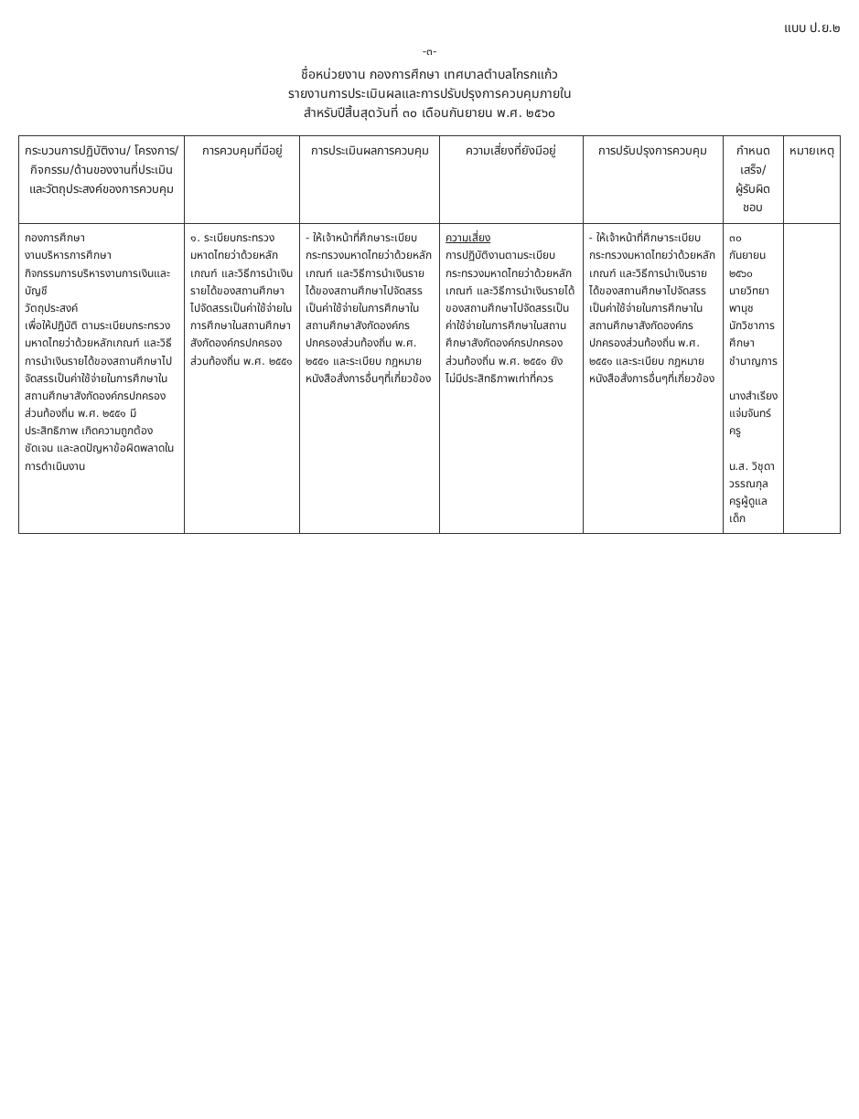แบบ ป.ย.๒
-๓-
ชื่อหน่วยงาน กองการศึกษา เทศบาลตำบลโกรกแก้ว
รายงานการประเมินผลและการปรับปรุงการควบคุมภายใน
สำหรับปีสิ้นสุดวันที่ ๓๐ เดือนกันยายน พ.ศ. ๒๕๖๐
| กระบวนการปฏิบัติงาน/ โครงการ/กิจกรรม/ด้านของงานที่ประเมินและวัตถุประสงค์ของการควบคุม | การควบคุมที่มีอยู่ | การประเมินผลการควบคุม | ความเสี่ยงที่ยังมีอยู่ | การปรับปรุงการควบคุม | กำหนดเสร็จ/ ผู้รับผิดชอบ | หมายเหตุ |
| --- | --- | --- | --- | --- | --- | --- |
| กองการศึกษา งานบริหารการศึกษา กิจกรรมการบริหารงานการเงินและบัญชี วัตถุประสงค์ เพื่อให้ปฏิบัติ ตามระเบียบกระทรวงมหาดไทยว่าด้วยหลักเกณฑ์ และวิธีการนำเงินรายได้ของสถานศึกษาไปจัดสรรเป็นค่าใช้จ่ายในการศึกษาในสถานศึกษาสังกัดองค์กรปกครองส่วนท้องถิ่น พ.ศ. ๒๕๕๑ มีประสิทธิภาพ เกิดความถูกต้อง ชัดเจน และลดปัญหาข้อผิดพลาดในการดำเนินงาน | ๑. ระเบียบกระทรวงมหาดไทยว่าด้วยหลักเกณฑ์ และวิธีการนำเงินรายได้ของสถานศึกษาไปจัดสรรเป็นค่าใช้จ่ายในการศึกษาในสถานศึกษาสังกัดองค์กรปกครองส่วนท้องถิ่น พ.ศ. ๒๕๕๑ | - ให้เจ้าหน้าที่ศึกษาระเบียบกระทรวงมหาดไทยว่าด้วยหลักเกณฑ์ และวิธีการนำเงินรายได้ของสถานศึกษาไปจัดสรรเป็นค่าใช้จ่ายในการศึกษาในสถานศึกษาสังกัดองค์กรปกครองส่วนท้องถิ่น พ.ศ. ๒๕๕๑ และระเบียบ กฎหมาย หนังสือสั่งการอื่นๆที่เกี่ยวข้อง | ความเสี่ยง การปฏิบัติงานตามระเบียบกระทรวงมหาดไทยว่าด้วยหลักเกณฑ์ และวิธีการนำเงินรายได้ของสถานศึกษาไปจัดสรรเป็นค่าใช้จ่ายในการศึกษาในสถานศึกษาสังกัดองค์กรปกครองส่วนท้องถิ่น พ.ศ. ๒๕๕๑ ยังไม่มีประสิทธิภาพเท่าที่ควร | - ให้เจ้าหน้าที่ศึกษาระเบียบกระทรวงมหาดไทยว่าด้วยหลักเกณฑ์ และวิธีการนำเงินรายได้ของสถานศึกษาไปจัดสรรเป็นค่าใช้จ่ายในการศึกษาในสถานศึกษาสังกัดองค์กรปกครองส่วนท้องถิ่น พ.ศ. ๒๕๕๑ และระเบียบ กฎหมาย หนังสือสั่งการอื่นๆที่เกี่ยวข้อง | ๓๐ กันยายน ๒๕๖๐ นายวิทยา พานุช นักวิชาการศึกษาชำนาญการ นางสำเรียง แจ่มจันทร์ ครู น.ส. วิชุดา วรรณกุล ครูผู้ดูแลเด็ก | |